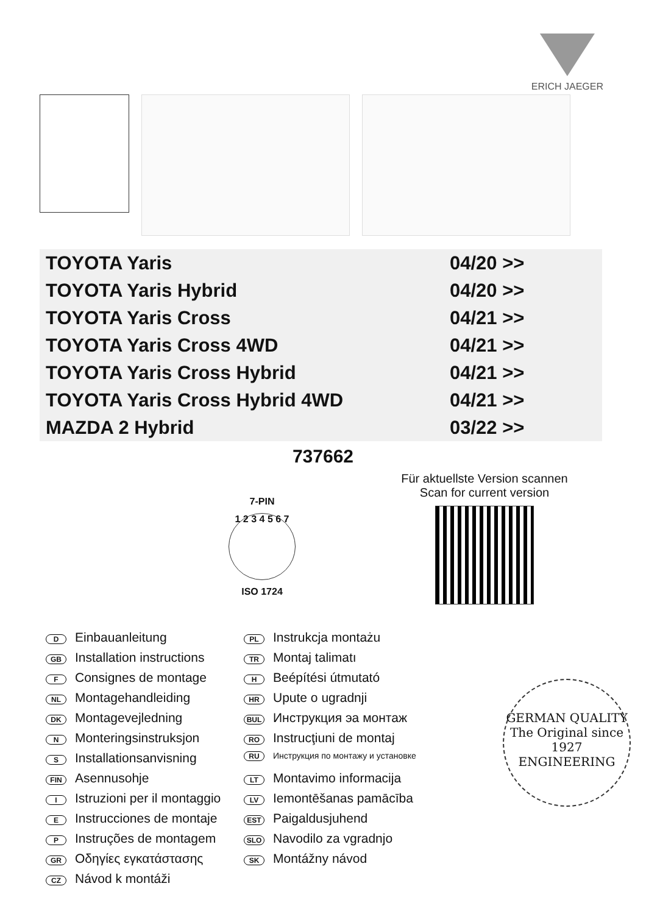ERICH JAEGER
| TOYOTA Yaris | 04/20 >> |
| TOYOTA Yaris Hybrid | 04/20 >> |
| TOYOTA Yaris Cross | 04/21 >> |
| TOYOTA Yaris Cross 4WD | 04/21 >> |
| TOYOTA Yaris Cross Hybrid | 04/21 >> |
| TOYOTA Yaris Cross Hybrid 4WD | 04/21 >> |
| MAZDA 2 Hybrid | 03/22 >> |
737662
7-PIN
1 2 3 4 5 6 7
ISO 1724
Für aktuellste Version scannen
Scan for current version
D Einbauanleitung
GB Installation instructions
F Consignes de montage
NL Montagehandleiding
DK Montagevejledning
N Monteringsinstruksjon
S Installationsanvisning
FIN Asennusohje
I Istruzioni per il montaggio
E Instrucciones de montaje
P Instruções de montagem
GR Οδηγίες εγκατάστασης
CZ Návod k montáži
PL Instrukcja montażu
TR Montaj talimatı
H Beépítési útmutató
HR Upute o ugradnji
BUL Инструкция эа монтаж
RO Instrucţiuni de montaj
RU Инструкция по монтажу и установке
LT Montavimo informacija
LV Iemontēšanas pamācība
EST Paigaldusjuhend
SLO Navodilo za vgradnjo
SK Montážny návod
GERMAN QUALITY
The Original since 1927
ENGINEERING